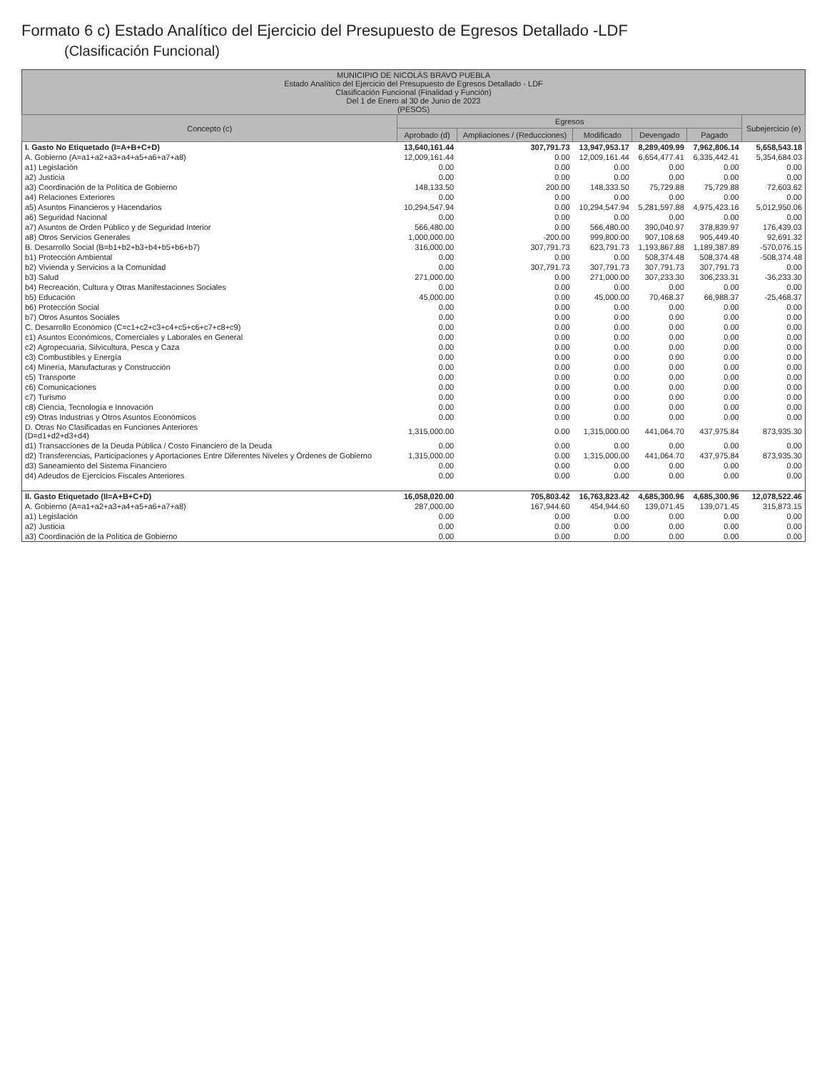Formato 6 c) Estado Analítico del Ejercicio del Presupuesto de Egresos Detallado -LDF
(Clasificación Funcional)
| MUNICIPIO DE NICOLÁS BRAVO PUEBLA Estado Analítico del Ejercicio del Presupuesto de Egresos Detallado - LDF Clasificación Funcional (Finalidad y Función) Del 1 de Enero al 30 de Junio de 2023 (PESOS) | | | | | | |
| Concepto (c) | Egresos | | | | | Subejercicio (e) |
| | Aprobado (d) | Ampliaciones / (Reducciones) | Modificado | Devengado | Pagado | |
| I. Gasto No Etiquetado (I=A+B+C+D) | 13,640,161.44 | 307,791.73 | 13,947,953.17 | 8,289,409.99 | 7,962,806.14 | 5,658,543.18 |
| A. Gobierno (A=a1+a2+a3+a4+a5+a6+a7+a8) | 12,009,161.44 | 0.00 | 12,009,161.44 | 6,654,477.41 | 6,335,442.41 | 5,354,684.03 |
| a1) Legislación | 0.00 | 0.00 | 0.00 | 0.00 | 0.00 | 0.00 |
| a2) Justicia | 0.00 | 0.00 | 0.00 | 0.00 | 0.00 | 0.00 |
| a3) Coordinación de la Política de Gobierno | 148,133.50 | 200.00 | 148,333.50 | 75,729.88 | 75,729.88 | 72,603.62 |
| a4) Relaciones Exteriores | 0.00 | 0.00 | 0.00 | 0.00 | 0.00 | 0.00 |
| a5) Asuntos Financieros y Hacendarios | 10,294,547.94 | 0.00 | 10,294,547.94 | 5,281,597.88 | 4,975,423.16 | 5,012,950.06 |
| a6) Seguridad Nacional | 0.00 | 0.00 | 0.00 | 0.00 | 0.00 | 0.00 |
| a7) Asuntos de Orden Público y de Seguridad Interior | 566,480.00 | 0.00 | 566,480.00 | 390,040.97 | 378,839.97 | 176,439.03 |
| a8) Otros Servicios Generales | 1,000,000.00 | -200.00 | 999,800.00 | 907,108.68 | 905,449.40 | 92,691.32 |
| B. Desarrollo Social (B=b1+b2+b3+b4+b5+b6+b7) | 316,000.00 | 307,791.73 | 623,791.73 | 1,193,867.88 | 1,189,387.89 | -570,076.15 |
| b1) Protección Ambiental | 0.00 | 0.00 | 0.00 | 508,374.48 | 508,374.48 | -508,374.48 |
| b2) Vivienda y Servicios a la Comunidad | 0.00 | 307,791.73 | 307,791.73 | 307,791.73 | 307,791.73 | 0.00 |
| b3) Salud | 271,000.00 | 0.00 | 271,000.00 | 307,233.30 | 306,233.31 | -36,233.30 |
| b4) Recreación, Cultura y Otras Manifestaciones Sociales | 0.00 | 0.00 | 0.00 | 0.00 | 0.00 | 0.00 |
| b5) Educación | 45,000.00 | 0.00 | 45,000.00 | 70,468.37 | 66,988.37 | -25,468.37 |
| b6) Protección Social | 0.00 | 0.00 | 0.00 | 0.00 | 0.00 | 0.00 |
| b7) Otros Asuntos Sociales | 0.00 | 0.00 | 0.00 | 0.00 | 0.00 | 0.00 |
| C. Desarrollo Económico (C=c1+c2+c3+c4+c5+c6+c7+c8+c9) | 0.00 | 0.00 | 0.00 | 0.00 | 0.00 | 0.00 |
| c1) Asuntos Económicos, Comerciales y Laborales en General | 0.00 | 0.00 | 0.00 | 0.00 | 0.00 | 0.00 |
| c2) Agropecuaria, Silvicultura, Pesca y Caza | 0.00 | 0.00 | 0.00 | 0.00 | 0.00 | 0.00 |
| c3) Combustibles y Energía | 0.00 | 0.00 | 0.00 | 0.00 | 0.00 | 0.00 |
| c4) Minería, Manufacturas y Construcción | 0.00 | 0.00 | 0.00 | 0.00 | 0.00 | 0.00 |
| c5) Transporte | 0.00 | 0.00 | 0.00 | 0.00 | 0.00 | 0.00 |
| c6) Comunicaciones | 0.00 | 0.00 | 0.00 | 0.00 | 0.00 | 0.00 |
| c7) Turismo | 0.00 | 0.00 | 0.00 | 0.00 | 0.00 | 0.00 |
| c8) Ciencia, Tecnología e Innovación | 0.00 | 0.00 | 0.00 | 0.00 | 0.00 | 0.00 |
| c9) Otras Industrias y Otros Asuntos Económicos | 0.00 | 0.00 | 0.00 | 0.00 | 0.00 | 0.00 |
| D. Otras No Clasificadas en Funciones Anteriores (D=d1+d2+d3+d4) | 1,315,000.00 | 0.00 | 1,315,000.00 | 441,064.70 | 437,975.84 | 873,935.30 |
| d1) Transacciones de la Deuda Pública / Costo Financiero de la Deuda | 0.00 | 0.00 | 0.00 | 0.00 | 0.00 | 0.00 |
| d2) Transferencias, Participaciones y Aportaciones Entre Diferentes Niveles y Órdenes de Gobierno | 1,315,000.00 | 0.00 | 1,315,000.00 | 441,064.70 | 437,975.84 | 873,935.30 |
| d3) Saneamiento del Sistema Financiero | 0.00 | 0.00 | 0.00 | 0.00 | 0.00 | 0.00 |
| d4) Adeudos de Ejercicios Fiscales Anteriores | 0.00 | 0.00 | 0.00 | 0.00 | 0.00 | 0.00 |
| II. Gasto Etiquetado (II=A+B+C+D) | 16,058,020.00 | 705,803.42 | 16,763,823.42 | 4,685,300.96 | 4,685,300.96 | 12,078,522.46 |
| A. Gobierno (A=a1+a2+a3+a4+a5+a6+a7+a8) | 287,000.00 | 167,944.60 | 454,944.60 | 139,071.45 | 139,071.45 | 315,873.15 |
| a1) Legislación | 0.00 | 0.00 | 0.00 | 0.00 | 0.00 | 0.00 |
| a2) Justicia | 0.00 | 0.00 | 0.00 | 0.00 | 0.00 | 0.00 |
| a3) Coordinación de la Política de Gobierno | 0.00 | 0.00 | 0.00 | 0.00 | 0.00 | 0.00 |